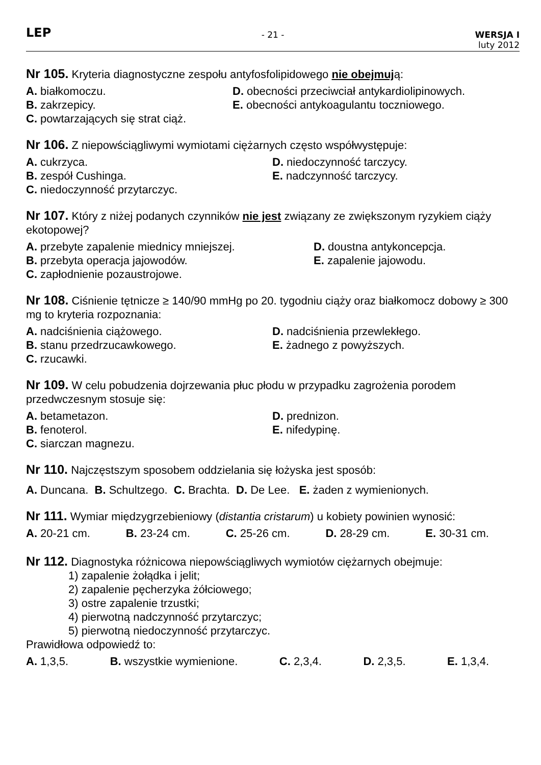LEP
- 21 - WERSJA I
luty 2012
Nr 105. Kryteria diagnostyczne zespołu antyfosfolipidowego nie obejmują:
A. białkomoczu.
D. obecności przeciwciał antykardiolipinowych.
B. zakrzepicy.
E. obecności antykoagulantu toczniowego.
C. powtarzających się strat ciąż.
Nr 106. Z niepowściągliwymi wymiotami ciężarnych często współwystępuje:
A. cukrzyca.
D. niedoczynność tarczycy.
B. zespół Cushinga.
E. nadczynność tarczycy.
C. niedoczynność przytarczyc.
Nr 107. Który z niżej podanych czynników nie jest związany ze zwiększonym ryzykiem ciąży ekotopowej?
A. przebyte zapalenie miednicy mniejszej.
D. doustna antykoncepcja.
B. przebyta operacja jajowodów.
E. zapalenie jajowodu.
C. zapłodnienie pozaustrojowe.
Nr 108. Ciśnienie tętnicze ≥ 140/90 mmHg po 20. tygodniu ciąży oraz białkomocz dobowy ≥ 300 mg to kryteria rozpoznania:
A. nadciśnienia ciążowego.
D. nadciśnienia przewlekłego.
B. stanu przedrzucawkowego.
E. żadnego z powyższych.
C. rzucawki.
Nr 109. W celu pobudzenia dojrzewania płuc płodu w przypadku zagrożenia porodem przedwczesnym stosuje się:
A. betametazon.
D. prednizon.
B. fenoterol.
E. nifedypinę.
C. siarczan magnezu.
Nr 110. Najczęstszym sposobem oddzielania się łożyska jest sposób:
A. Duncana. B. Schultzego. C. Brachta. D. De Lee. E. żaden z wymienionych.
Nr 111. Wymiar międzygrzebieniowy (distantia cristarum) u kobiety powinien wynosić:
A. 20-21 cm. B. 23-24 cm. C. 25-26 cm. D. 28-29 cm. E. 30-31 cm.
Nr 112. Diagnostyka różnicowa niepowściągliwych wymiotów ciężarnych obejmuje:
1) zapalenie żołądka i jelit;
2) zapalenie pęcherzyka żółciowego;
3) ostre zapalenie trzustki;
4) pierwotną nadczynność przytarczyc;
5) pierwotną niedoczynność przytarczyc.
Prawidłowa odpowiedź to:
A. 1,3,5. B. wszystkie wymienione. C. 2,3,4. D. 2,3,5. E. 1,3,4.